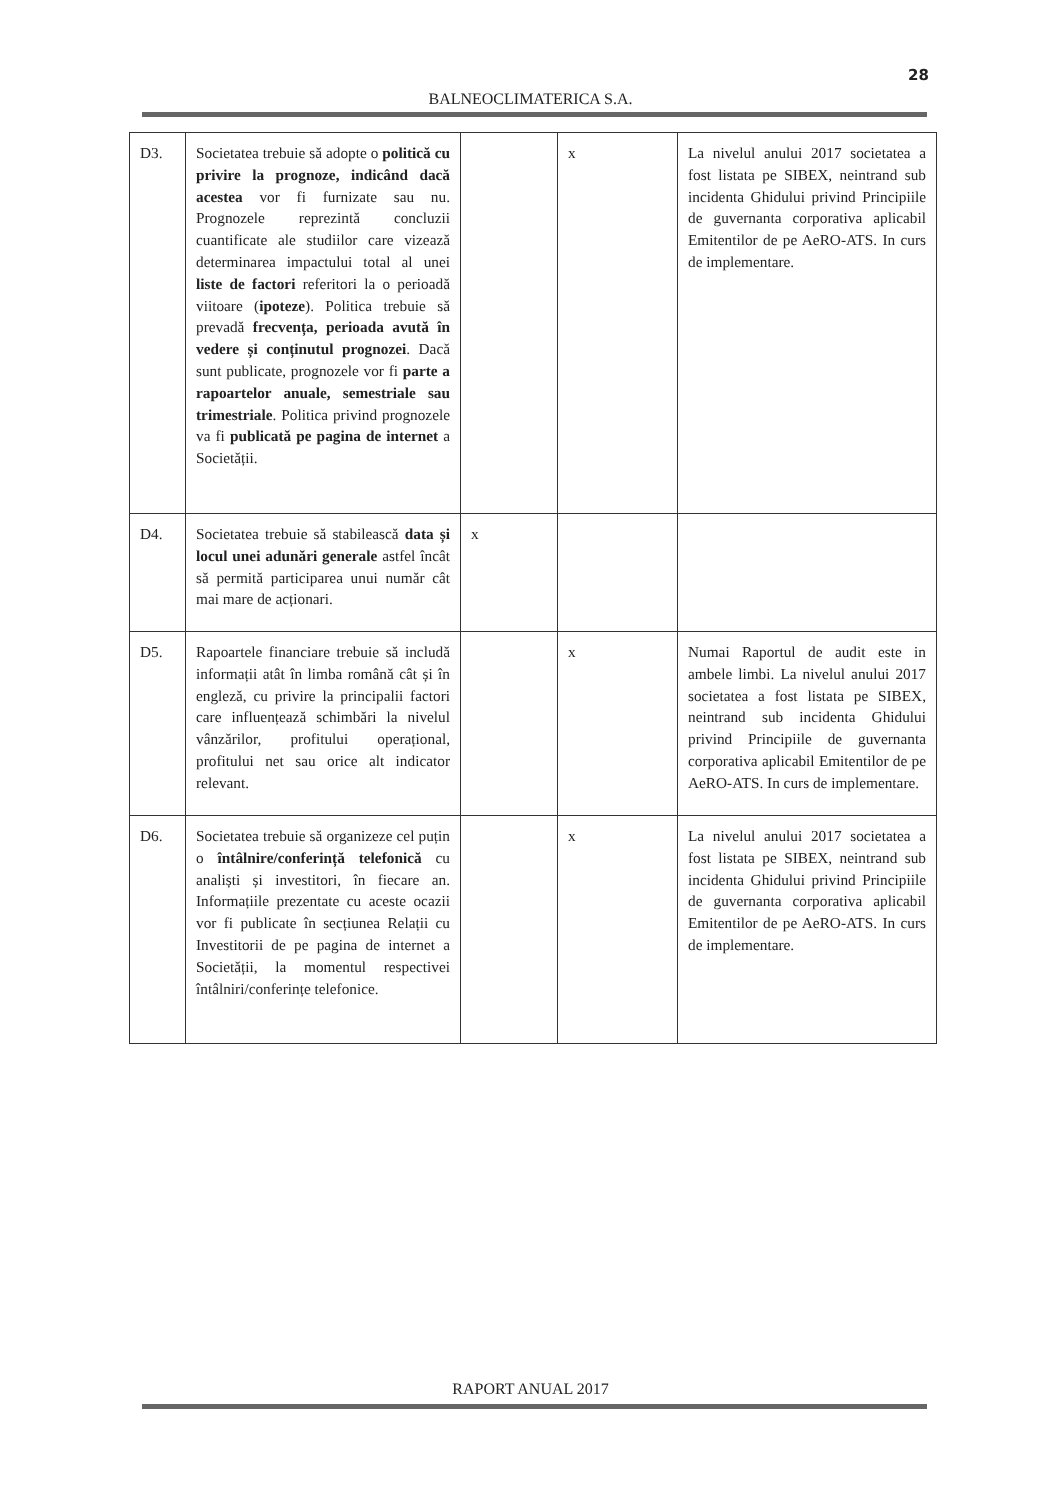28
BALNEOCLIMATERICA S.A.
| D3. | Societatea trebuie să adopte o politică cu privire la prognoze, indicând dacă acestea vor fi furnizate sau nu. Prognozele reprezintă concluzii cuantificate ale studiilor care vizează determinarea impactului total al unei liste de factori referitori la o perioadă viitoare ( ipoteze ). Politica trebuie să prevadă frecvența, perioada avută în vedere și conținutul prognozei . Dacă sunt publicate, prognozele vor fi parte a rapoartelor anuale, semestriale sau trimestriale . Politica privind prognozele va fi publicată pe pagina de internet a Societății. | | x | La nivelul anului 2017 societatea a fost listata pe SIBEX, neintrand sub incidenta Ghidului privind Principiile de guvernanta corporativa aplicabil Emitentilor de pe AeRO-ATS. In curs de implementare. |
| D4. | Societatea trebuie să stabilească data și locul unei adunări generale astfel încât să permită participarea unui număr cât mai mare de acționari. | x | | |
| D5. | Rapoartele financiare trebuie să includă informații atât în limba română cât și în engleză, cu privire la principalii factori care influențează schimbări la nivelul vânzărilor, profitului operațional, profitului net sau orice alt indicator relevant. | | x | Numai Raportul de audit este in ambele limbi. La nivelul anului 2017 societatea a fost listata pe SIBEX, neintrand sub incidenta Ghidului privind Principiile de guvernanta corporativa aplicabil Emitentilor de pe AeRO-ATS. In curs de implementare. |
| D6. | Societatea trebuie să organizeze cel puțin o întâlnire/conferință telefonică cu analiști și investitori, în fiecare an. Informațiile prezentate cu aceste ocazii vor fi publicate în secțiunea Relații cu Investitorii de pe pagina de internet a Societății, la momentul respectivei întâlniri/conferințe telefonice. | | x | La nivelul anului 2017 societatea a fost listata pe SIBEX, neintrand sub incidenta Ghidului privind Principiile de guvernanta corporativa aplicabil Emitentilor de pe AeRO-ATS. In curs de implementare. |
RAPORT ANUAL 2017